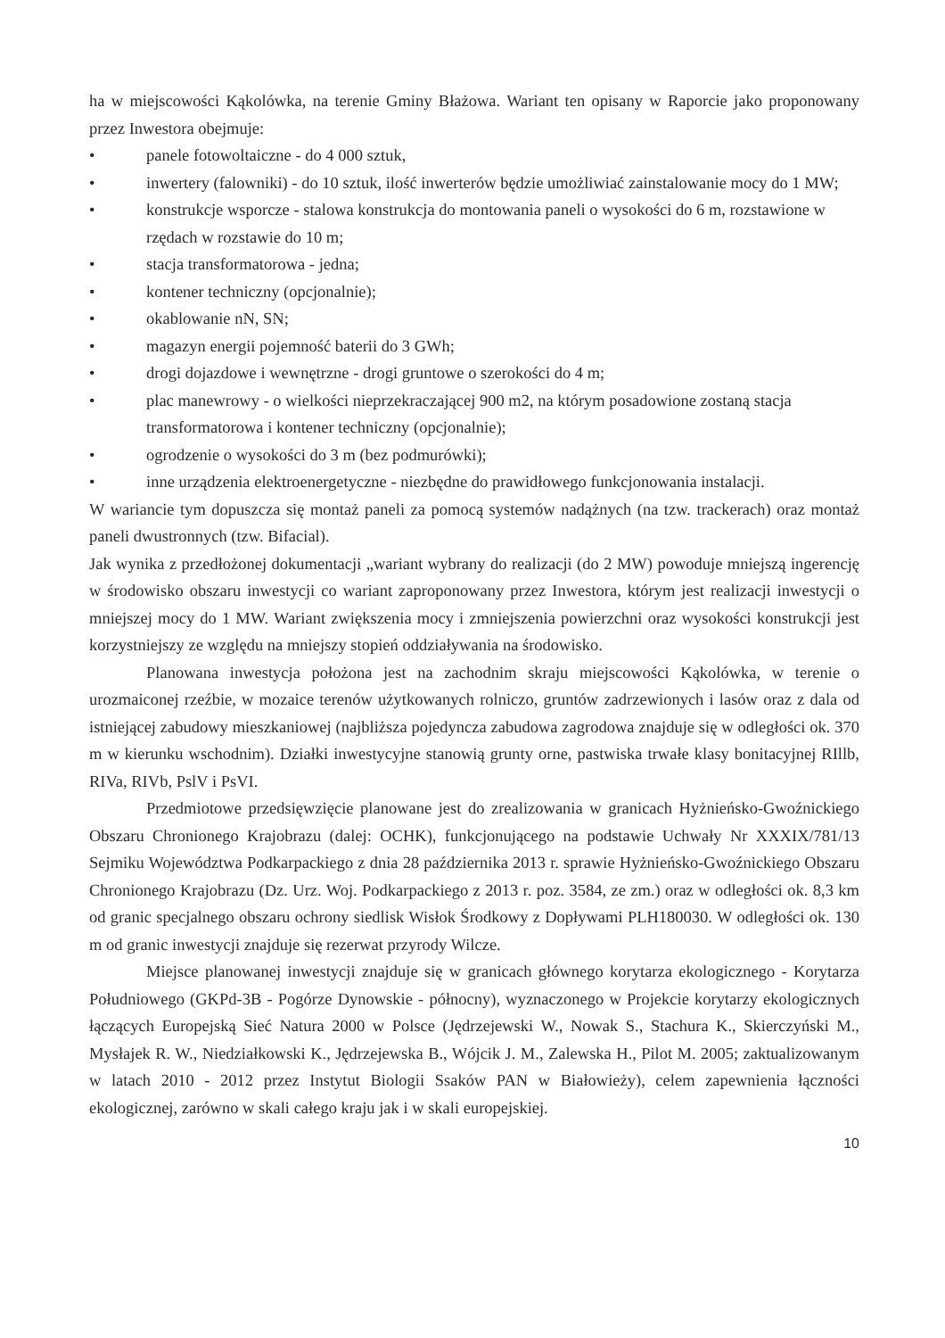ha w miejscowości Kąkolówka, na terenie Gminy Błażowa. Wariant ten opisany w Raporcie jako proponowany przez Inwestora obejmuje:
• panele fotowoltaiczne - do 4 000 sztuk,
• inwertery (falowniki) - do 10 sztuk, ilość inwerterów będzie umożliwiać zainstalowanie mocy do 1 MW;
• konstrukcje wsporcze - stalowa konstrukcja do montowania paneli o wysokości do 6 m, rozstawione w rzędach w rozstawie do 10 m;
• stacja transformatorowa - jedna;
• kontener techniczny (opcjonalnie);
• okablowanie nN, SN;
• magazyn energii pojemność baterii do 3 GWh;
• drogi dojazdowe i wewnętrzne - drogi gruntowe o szerokości do 4 m;
• plac manewrowy - o wielkości nieprzekraczającej 900 m2, na którym posadowione zostaną stacja transformatorowa i kontener techniczny (opcjonalnie);
• ogrodzenie o wysokości do 3 m (bez podmurówki);
• inne urządzenia elektroenergetyczne - niezbędne do prawidłowego funkcjonowania instalacji.
W wariancie tym dopuszcza się montaż paneli za pomocą systemów nadążnych (na tzw. trackerach) oraz montaż paneli dwustronnych (tzw. Bifacial).
Jak wynika z przedłożonej dokumentacji „wariant wybrany do realizacji (do 2 MW) powoduje mniejszą ingerencję w środowisko obszaru inwestycji co wariant zaproponowany przez Inwestora, którym jest realizacji inwestycji o mniejszej mocy do 1 MW. Wariant zwiększenia mocy i zmniejszenia powierzchni oraz wysokości konstrukcji jest korzystniejszy ze względu na mniejszy stopień oddziaływania na środowisko.
Planowana inwestycja położona jest na zachodnim skraju miejscowości Kąkolówka, w terenie o urozmaiconej rzeźbie, w mozaice terenów użytkowanych rolniczo, gruntów zadrzewionych i lasów oraz z dala od istniejącej zabudowy mieszkaniowej (najbliższa pojedyncza zabudowa zagrodowa znajduje się w odległości ok. 370 m w kierunku wschodnim). Działki inwestycyjne stanowią grunty orne, pastwiska trwałe klasy bonitacyjnej RIllb, RIVa, RIVb, PslV i PsVI.
Przedmiotowe przedsięwzięcie planowane jest do zrealizowania w granicach Hyżnieńsko-Gwoźnickiego Obszaru Chronionego Krajobrazu (dalej: OCHK), funkcjonującego na podstawie Uchwały Nr XXXIX/781/13 Sejmiku Województwa Podkarpackiego z dnia 28 października 2013 r. sprawie Hyżnieńsko-Gwoźnickiego Obszaru Chronionego Krajobrazu (Dz. Urz. Woj. Podkarpackiego z 2013 r. poz. 3584, ze zm.) oraz w odległości ok. 8,3 km od granic specjalnego obszaru ochrony siedlisk Wisłok Środkowy z Dopływami PLH180030. W odległości ok. 130 m od granic inwestycji znajduje się rezerwat przyrody Wilcze.
Miejsce planowanej inwestycji znajduje się w granicach głównego korytarza ekologicznego - Korytarza Południowego (GKPd-3B - Pogórze Dynowskie - północny), wyznaczonego w Projekcie korytarzy ekologicznych łączących Europejską Sieć Natura 2000 w Polsce (Jędrzejewski W., Nowak S., Stachura K., Skierczyński M., Mysłajek R. W., Niedziałkowski K., Jędrzejewska B., Wójcik J. M., Zalewska H., Pilot M. 2005; zaktualizowanym w latach 2010 - 2012 przez Instytut Biologii Ssaków PAN w Białowieży), celem zapewnienia łączności ekologicznej, zarówno w skali całego kraju jak i w skali europejskiej.
10